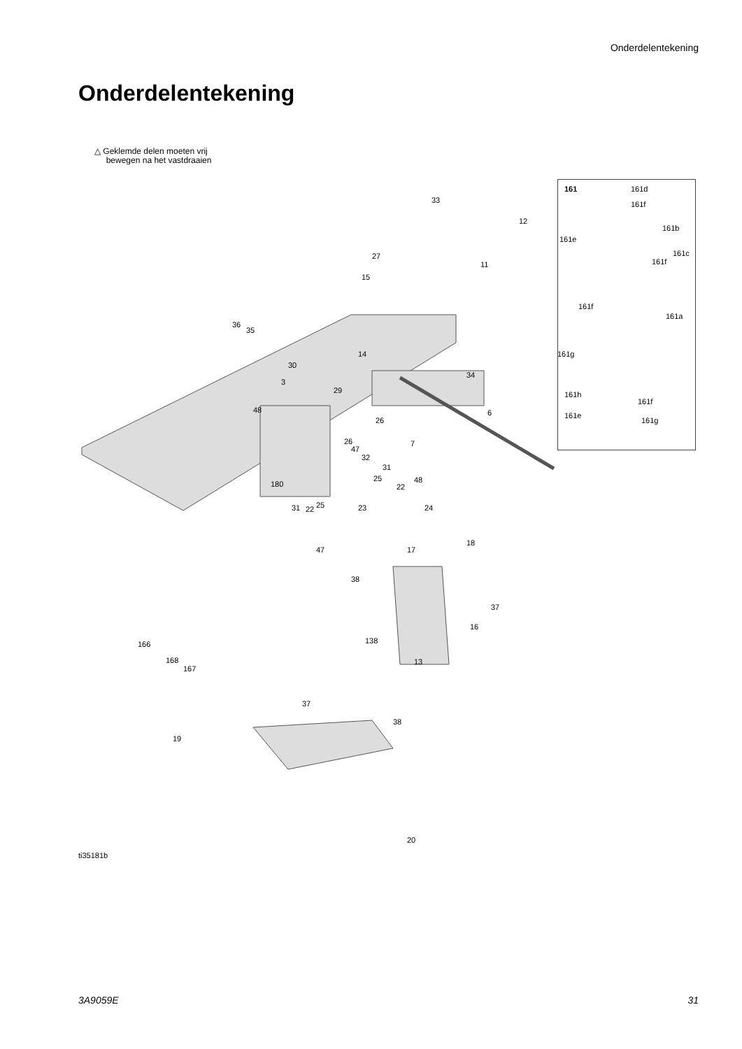Onderdelentekening
Onderdelentekening
△ Geklemde delen moeten vrij
bewegen na het vastdraaien
33
12
27
11
15
36
35
14
30
34
3
29
48 6
26
26 7
47
32
31
25 48
22 180
31 22 25 23 24
47 17
18
38
37
16
138 166
168
167
13
37
38
19
20
ti35181b
161 161d
161f
161b
161e
161c
161f
161f
161a
161g
161h
161f
161e
161g
3A9059E 31